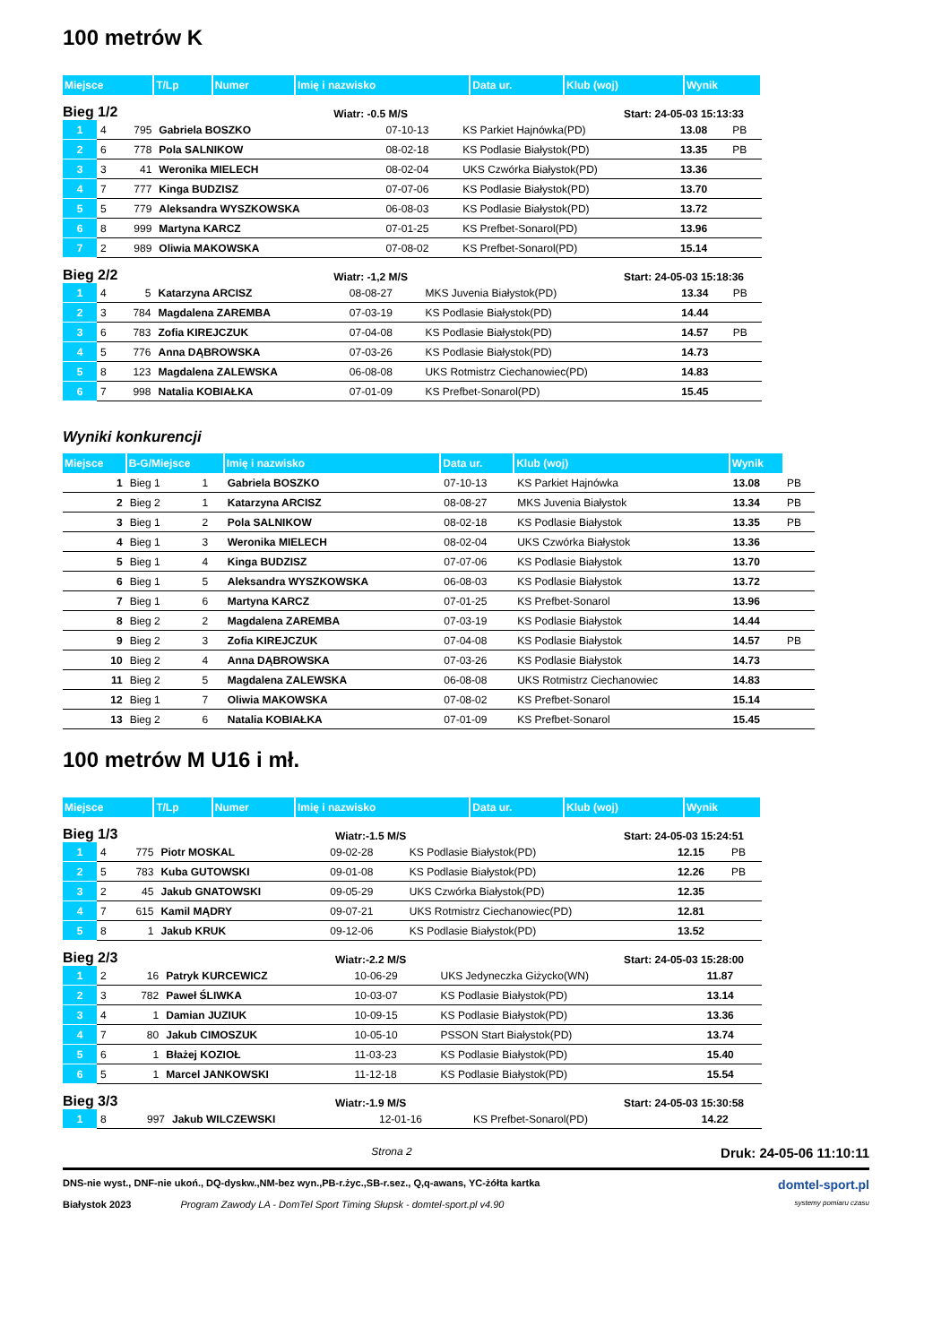100 metrów K
| Miejsce | T/Lp | Numer | Imię i nazwisko | Data ur. | Klub (woj) | Wynik |
| --- | --- | --- | --- | --- | --- | --- |
Bieg 1/2 Wiatr: -0.5 M/S Start: 24-05-03 15:13:33
| 1 | 4 | 795 | Gabriela BOSZKO | 07-10-13 | KS Parkiet Hajnówka(PD) | 13.08 | PB |
| 2 | 6 | 778 | Pola SALNIKOW | 08-02-18 | KS Podlasie Białystok(PD) | 13.35 | PB |
| 3 | 3 | 41 | Weronika MIELECH | 08-02-04 | UKS Czwórka Białystok(PD) | 13.36 | |
| 4 | 7 | 777 | Kinga BUDZISZ | 07-07-06 | KS Podlasie Białystok(PD) | 13.70 | |
| 5 | 5 | 779 | Aleksandra WYSZKOWSKA | 06-08-03 | KS Podlasie Białystok(PD) | 13.72 | |
| 6 | 8 | 999 | Martyna KARCZ | 07-01-25 | KS Prefbet-Sonarol(PD) | 13.96 | |
| 7 | 2 | 989 | Oliwia MAKOWSKA | 07-08-02 | KS Prefbet-Sonarol(PD) | 15.14 | |
Bieg 2/2 Wiatr: -1,2 M/S Start: 24-05-03 15:18:36
| 1 | 4 | 5 | Katarzyna ARCISZ | 08-08-27 | MKS Juvenia Białystok(PD) | 13.34 | PB |
| 2 | 3 | 784 | Magdalena ZAREMBA | 07-03-19 | KS Podlasie Białystok(PD) | 14.44 | |
| 3 | 6 | 783 | Zofia KIREJCZUK | 07-04-08 | KS Podlasie Białystok(PD) | 14.57 | PB |
| 4 | 5 | 776 | Anna DĄBROWSKA | 07-03-26 | KS Podlasie Białystok(PD) | 14.73 | |
| 5 | 8 | 123 | Magdalena ZALEWSKA | 06-08-08 | UKS Rotmistrz Ciechanowiec(PD) | 14.83 | |
| 6 | 7 | 998 | Natalia KOBIAŁKA | 07-01-09 | KS Prefbet-Sonarol(PD) | 15.45 | |
Wyniki konkurencji
| Miejsce | B-G/Miejsce | | Imię i nazwisko | Data ur. | Klub (woj) | Wynik | |
| --- | --- | --- | --- | --- | --- | --- | --- |
| 1 | Bieg 1 | 1 | Gabriela BOSZKO | 07-10-13 | KS Parkiet Hajnówka | 13.08 | PB |
| 2 | Bieg 2 | 1 | Katarzyna ARCISZ | 08-08-27 | MKS Juvenia Białystok | 13.34 | PB |
| 3 | Bieg 1 | 2 | Pola SALNIKOW | 08-02-18 | KS Podlasie Białystok | 13.35 | PB |
| 4 | Bieg 1 | 3 | Weronika MIELECH | 08-02-04 | UKS Czwórka Białystok | 13.36 | |
| 5 | Bieg 1 | 4 | Kinga BUDZISZ | 07-07-06 | KS Podlasie Białystok | 13.70 | |
| 6 | Bieg 1 | 5 | Aleksandra WYSZKOWSKA | 06-08-03 | KS Podlasie Białystok | 13.72 | |
| 7 | Bieg 1 | 6 | Martyna KARCZ | 07-01-25 | KS Prefbet-Sonarol | 13.96 | |
| 8 | Bieg 2 | 2 | Magdalena ZAREMBA | 07-03-19 | KS Podlasie Białystok | 14.44 | |
| 9 | Bieg 2 | 3 | Zofia KIREJCZUK | 07-04-08 | KS Podlasie Białystok | 14.57 | PB |
| 10 | Bieg 2 | 4 | Anna DĄBROWSKA | 07-03-26 | KS Podlasie Białystok | 14.73 | |
| 11 | Bieg 2 | 5 | Magdalena ZALEWSKA | 06-08-08 | UKS Rotmistrz Ciechanowiec | 14.83 | |
| 12 | Bieg 1 | 7 | Oliwia MAKOWSKA | 07-08-02 | KS Prefbet-Sonarol | 15.14 | |
| 13 | Bieg 2 | 6 | Natalia KOBIAŁKA | 07-01-09 | KS Prefbet-Sonarol | 15.45 | |
100 metrów M U16 i mł.
| Miejsce | T/Lp | Numer | Imię i nazwisko | Data ur. | Klub (woj) | Wynik |
| --- | --- | --- | --- | --- | --- | --- |
Bieg 1/3 Wiatr:-1.5 M/S Start: 24-05-03 15:24:51
| 1 | 4 | 775 | Piotr MOSKAL | 09-02-28 | KS Podlasie Białystok(PD) | 12.15 | PB |
| 2 | 5 | 783 | Kuba GUTOWSKI | 09-01-08 | KS Podlasie Białystok(PD) | 12.26 | PB |
| 3 | 2 | 45 | Jakub GNATOWSKI | 09-05-29 | UKS Czwórka Białystok(PD) | 12.35 | |
| 4 | 7 | 615 | Kamil MĄDRY | 09-07-21 | UKS Rotmistrz Ciechanowiec(PD) | 12.81 | |
| 5 | 8 | 1 | Jakub KRUK | 09-12-06 | KS Podlasie Białystok(PD) | 13.52 | |
Bieg 2/3 Wiatr:-2.2 M/S Start: 24-05-03 15:28:00
| 1 | 2 | 16 | Patryk KURCEWICZ | 10-06-29 | UKS Jedyneczka Giżycko(WN) | 11.87 |
| 2 | 3 | 782 | Paweł ŚLIWKA | 10-03-07 | KS Podlasie Białystok(PD) | 13.14 |
| 3 | 4 | 1 | Damian JUZIUK | 10-09-15 | KS Podlasie Białystok(PD) | 13.36 |
| 4 | 7 | 80 | Jakub CIMOSZUK | 10-05-10 | PSSON Start Białystok(PD) | 13.74 |
| 5 | 6 | 1 | Błażej KOZIOŁ | 11-03-23 | KS Podlasie Białystok(PD) | 15.40 |
| 6 | 5 | 1 | Marcel JANKOWSKI | 11-12-18 | KS Podlasie Białystok(PD) | 15.54 |
Bieg 3/3 Wiatr:-1.9 M/S Start: 24-05-03 15:30:58
| 1 | 8 | 997 | Jakub WILCZEWSKI | 12-01-16 | KS Prefbet-Sonarol(PD) | 14.22 |
Strona 2 Druk: 24-05-06 11:10:11
DNS-nie wyst., DNF-nie ukoń., DQ-dyskw.,NM-bez wyn.,PB-r.życ.,SB-r.sez., Q,q-awans, YC-żółta kartka domtel-sport.pl
Białystok 2023 Program Zawody LA - DomTel Sport Timing Słupsk - domtel-sport.pl v4.90 systemy pomiaru czasu